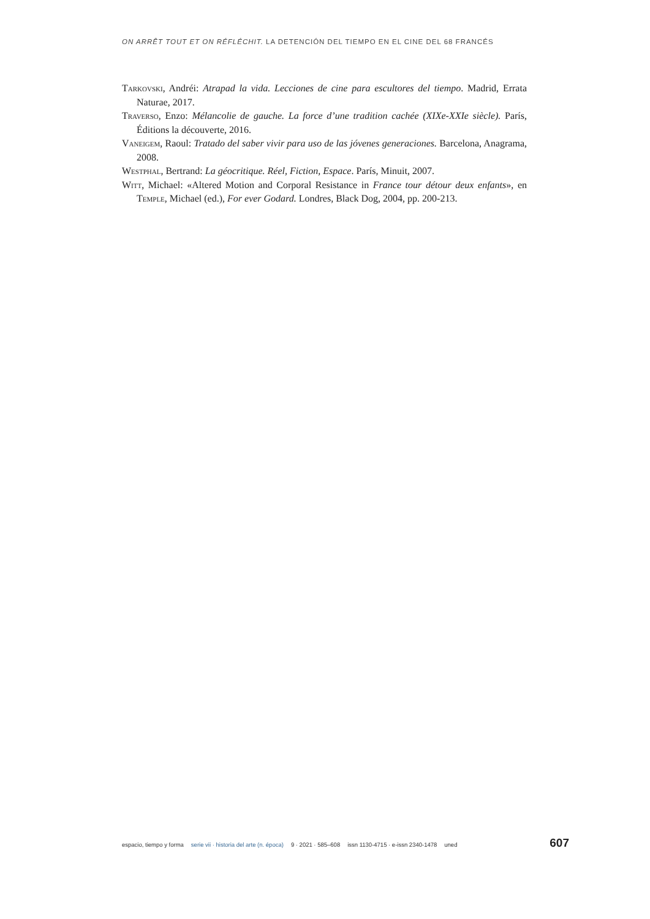ON ARRÊT TOUT ET ON RÉFLÉCHIT. LA DETENCIÓN DEL TIEMPO EN EL CINE DEL 68 FRANCÉS
Tarkovski, Andréi: Atrapad la vida. Lecciones de cine para escultores del tiempo. Madrid, Errata Naturae, 2017.
Traverso, Enzo: Mélancolie de gauche. La force d’une tradition cachée (XIXe-XXIe siècle). París, Éditions la découverte, 2016.
Vaneigem, Raoul: Tratado del saber vivir para uso de las jóvenes generaciones. Barcelona, Anagrama, 2008.
Westphal, Bertrand: La géocritique. Réel, Fiction, Espace. París, Minuit, 2007.
Witt, Michael: «Altered Motion and Corporal Resistance in France tour détour deux enfants», en Temple, Michael (ed.), For ever Godard. Londres, Black Dog, 2004, pp. 200-213.
espacio, tiempo y forma serie vii · historia del arte (n. época) 9 · 2021 · 585–608 issn 1130-4715 · e-issn 2340-1478 uned 607